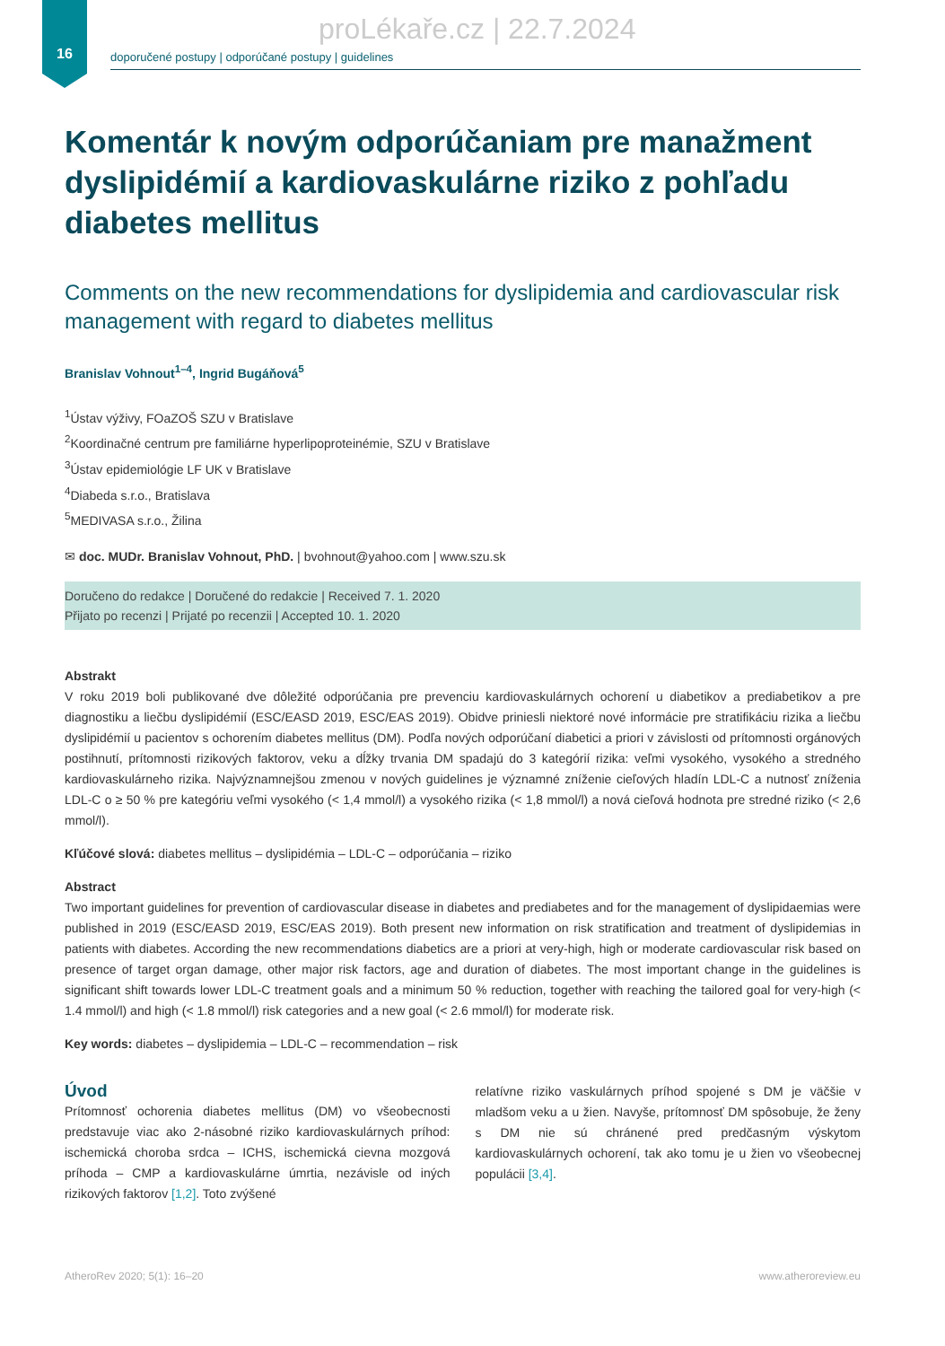16
proLékaře.cz | 22.7.2024
doporučené postupy | odporúčané postupy | guidelines
Komentár k novým odporúčaniam pre manažment dyslipidémií a kardiovaskulárne riziko z pohľadu diabetes mellitus
Comments on the new recommendations for dyslipidemia and cardiovascular risk management with regard to diabetes mellitus
Branislav Vohnout<sup>1–4</sup>, Ingrid Bugáňová<sup>5</sup>
<sup>1</sup> Ústav výživy, FOaZOŠ SZU v Bratislave
<sup>2</sup> Koordinačné centrum pre familiárne hyperlipoproteinémie, SZU v Bratislave
<sup>3</sup> Ústav epidemiológie LF UK v Bratislave
<sup>4</sup> Diabeda s.r.o., Bratislava
<sup>5</sup> MEDIVASA s.r.o., Žilina
✉ doc. MUDr. Branislav Vohnout, PhD. | bvohnout@yahoo.com | www.szu.sk
Doručeno do redakce | Doručené do redakcie | Received 7. 1. 2020
Přijato po recenzi | Prijaté po recenzii | Accepted 10. 1. 2020
Abstrakt
V roku 2019 boli publikované dve dôležité odporúčania pre prevenciu kardiovaskulárnych ochorení u diabetikov a prediabetikov a pre diagnostiku a liečbu dyslipidémií (ESC/EASD 2019, ESC/EAS 2019). Obidve priniesli niektoré nové informácie pre stratifikáciu rizika a liečbu dyslipidémií u pacientov s ochorením diabetes mellitus (DM). Podľa nových odporúčaní diabetici a priori v závislosti od prítomnosti orgánových postihnutí, prítomnosti rizikových faktorov, veku a dĺžky trvania DM spadajú do 3 kategórií rizika: veľmi vysokého, vysokého a stredného kardiovaskulárneho rizika. Najvýznamnejšou zmenou v nových guidelines je významné zníženie cieľových hladín LDL-C a nutnosť zníženia LDL-C o ≥ 50 % pre kategóriu veľmi vysokého (< 1,4 mmol/l) a vysokého rizika (< 1,8 mmol/l) a nová cieľová hodnota pre stredné riziko (< 2,6 mmol/l).
Kľúčové slová: diabetes mellitus – dyslipidémia – LDL-C – odporúčania – riziko
Abstract
Two important guidelines for prevention of cardiovascular disease in diabetes and prediabetes and for the management of dyslipidaemias were published in 2019 (ESC/EASD 2019, ESC/EAS 2019). Both present new information on risk stratification and treatment of dyslipidemias in patients with diabetes. According the new recommendations diabetics are a priori at very-high, high or moderate cardiovascular risk based on presence of target organ damage, other major risk factors, age and duration of diabetes. The most important change in the guidelines is significant shift towards lower LDL-C treatment goals and a minimum 50 % reduction, together with reaching the tailored goal for very-high (< 1.4 mmol/l) and high (< 1.8 mmol/l) risk categories and a new goal (< 2.6 mmol/l) for moderate risk.
Key words: diabetes – dyslipidemia – LDL-C – recommendation – risk
Úvod
Prítomnosť ochorenia diabetes mellitus (DM) vo všeobecnosti predstavuje viac ako 2-násobné riziko kardiovaskulárnych príhod: ischemická choroba srdca – ICHS, ischemická cievna mozgová príhoda – CMP a kardiovaskulárne úmrtia, nezávisle od iných rizikových faktorov [1,2]. Toto zvýšené
relatívne riziko vaskulárnych príhod spojené s DM je väčšie v mladšom veku a u žien. Navyše, prítomnosť DM spôsobuje, že ženy s DM nie sú chránené pred predčasným výskytom kardiovaskulárnych ochorení, tak ako tomu je u žien vo všeobecnej populácii [3,4].
AtheroRev 2020; 5(1): 16–20 www.atheroreview.eu